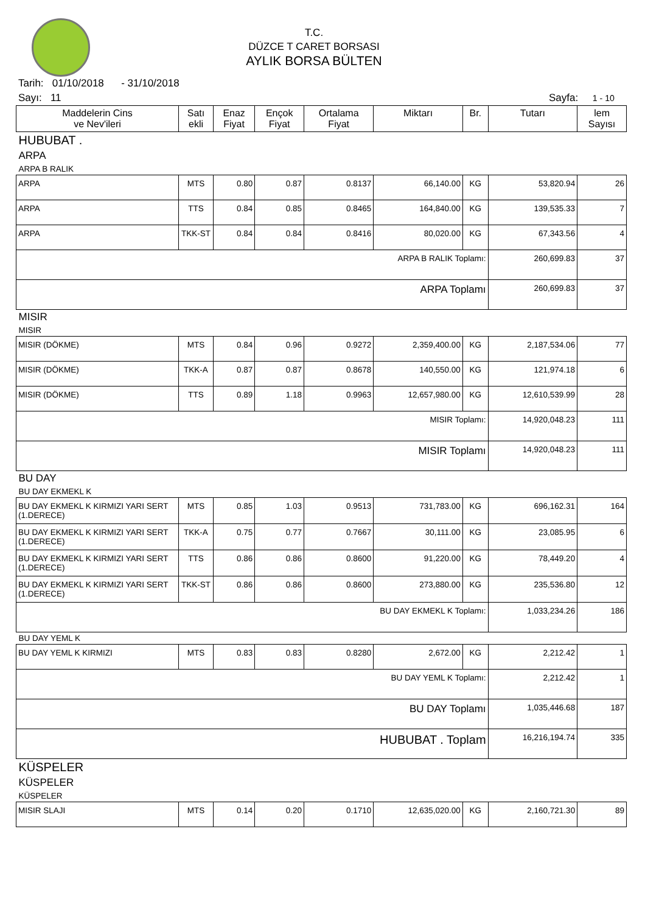T.C.
DÜZCE T CARET BORSASI
AYLIK BORSA BÜLTEN
Tarih: 01/10/2018 - 31/10/2018
Sayı: 11 Sayfa: 1 - 10
| Maddelerin Cins ve Nev'ileri | Satı ekli | Enaz Fiyat | Ençok Fiyat | Ortalama Fiyat | Miktarı | Br. | Tutarı | lem Sayısı |
| --- | --- | --- | --- | --- | --- | --- | --- | --- |
| HUBUBAT . | | | | | | | | |
| ARPA | | | | | | | | |
| ARPA B RALIK | | | | | | | | |
| ARPA | MTS | 0.80 | 0.87 | 0.8137 | 66,140.00 | KG | 53,820.94 | 26 |
| ARPA | TTS | 0.84 | 0.85 | 0.8465 | 164,840.00 | KG | 139,535.33 | 7 |
| ARPA | TKK-ST | 0.84 | 0.84 | 0.8416 | 80,020.00 | KG | 67,343.56 | 4 |
| ARPA B RALIK Toplamı: | | | | | | | 260,699.83 | 37 |
| ARPA Toplamı | | | | | | | 260,699.83 | 37 |
| MISIR | | | | | | | | |
| MISIR | | | | | | | | |
| MISIR (DÖKME) | MTS | 0.84 | 0.96 | 0.9272 | 2,359,400.00 | KG | 2,187,534.06 | 77 |
| MISIR (DÖKME) | TKK-A | 0.87 | 0.87 | 0.8678 | 140,550.00 | KG | 121,974.18 | 6 |
| MISIR (DÖKME) | TTS | 0.89 | 1.18 | 0.9963 | 12,657,980.00 | KG | 12,610,539.99 | 28 |
| MISIR Toplamı: | | | | | | | 14,920,048.23 | 111 |
| MISIR Toplamı | | | | | | | 14,920,048.23 | 111 |
| BU DAY | | | | | | | | |
| BU DAY EKMEKL K | | | | | | | | |
| BU DAY EKMEKL K KIRMIZI YARI SERT (1.DERECE) | MTS | 0.85 | 1.03 | 0.9513 | 731,783.00 | KG | 696,162.31 | 164 |
| BU DAY EKMEKL K KIRMIZI YARI SERT (1.DERECE) | TKK-A | 0.75 | 0.77 | 0.7667 | 30,111.00 | KG | 23,085.95 | 6 |
| BU DAY EKMEKL K KIRMIZI YARI SERT (1.DERECE) | TTS | 0.86 | 0.86 | 0.8600 | 91,220.00 | KG | 78,449.20 | 4 |
| BU DAY EKMEKL K KIRMIZI YARI SERT (1.DERECE) | TKK-ST | 0.86 | 0.86 | 0.8600 | 273,880.00 | KG | 235,536.80 | 12 |
| BU DAY EKMEKL K Toplamı: | | | | | | | 1,033,234.26 | 186 |
| BU DAY YEML K | | | | | | | | |
| BU DAY YEML K KIRMIZI | MTS | 0.83 | 0.83 | 0.8280 | 2,672.00 | KG | 2,212.42 | 1 |
| BU DAY YEML K Toplamı: | | | | | | | 2,212.42 | 1 |
| BU DAY Toplamı | | | | | | | 1,035,446.68 | 187 |
| HUBUBAT . Toplam | | | | | | | 16,216,194.74 | 335 |
| KÜSPELER | | | | | | | | |
| KÜSPELER | | | | | | | | |
| KÜSPELER | | | | | | | | |
| MISIR SLAJI | MTS | 0.14 | 0.20 | 0.1710 | 12,635,020.00 | KG | 2,160,721.30 | 89 |